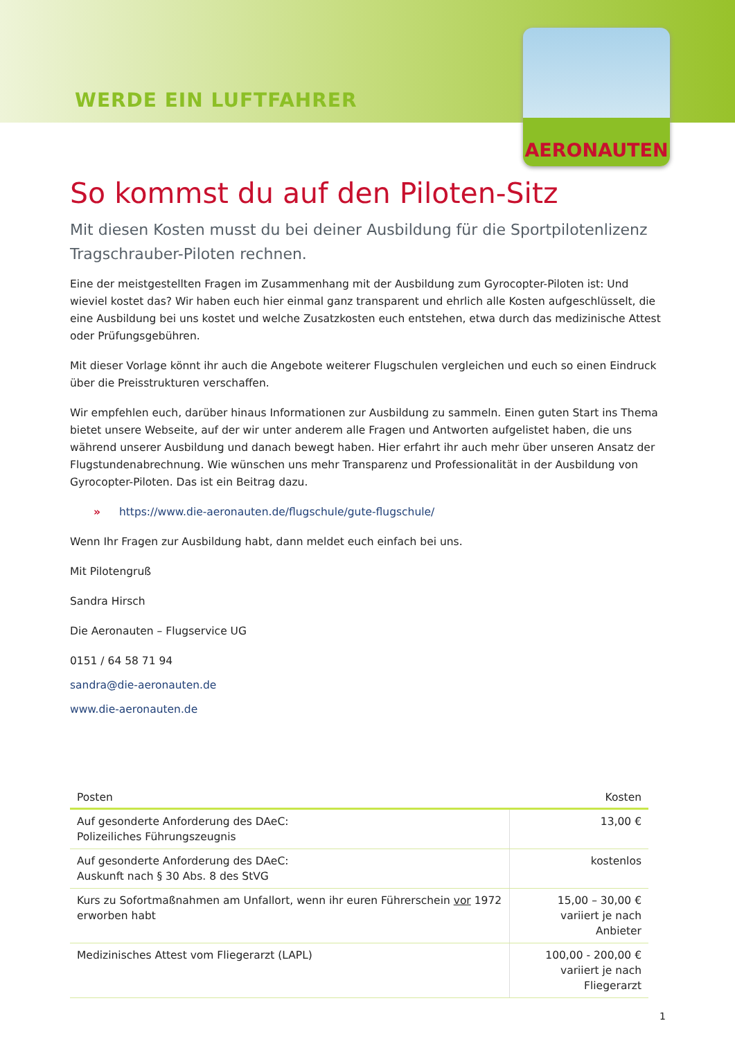WERDE EIN LUFTFAHRER
AERONAUTEN
So kommst du auf den Piloten-Sitz
Mit diesen Kosten musst du bei deiner Ausbildung für die Sportpilotenlizenz Tragschrauber-Piloten rechnen.
Eine der meistgestellten Fragen im Zusammenhang mit der Ausbildung zum Gyrocopter-Piloten ist: Und wieviel kostet das? Wir haben euch hier einmal ganz transparent und ehrlich alle Kosten aufgeschlüsselt, die eine Ausbildung bei uns kostet und welche Zusatzkosten euch entstehen, etwa durch das medizinische Attest oder Prüfungsgebühren.
Mit dieser Vorlage könnt ihr auch die Angebote weiterer Flugschulen vergleichen und euch so einen Eindruck über die Preisstrukturen verschaffen.
Wir empfehlen euch, darüber hinaus Informationen zur Ausbildung zu sammeln. Einen guten Start ins Thema bietet unsere Webseite, auf der wir unter anderem alle Fragen und Antworten aufgelistet haben, die uns während unserer Ausbildung und danach bewegt haben. Hier erfahrt ihr auch mehr über unseren Ansatz der Flugstundenabrechnung. Wie wünschen uns mehr Transparenz und Professionalität in der Ausbildung von Gyrocopter-Piloten. Das ist ein Beitrag dazu.
» https://www.die-aeronauten.de/flugschule/gute-flugschule/
Wenn Ihr Fragen zur Ausbildung habt, dann meldet euch einfach bei uns.
Mit Pilotengruß
Sandra Hirsch
Die Aeronauten – Flugservice UG
0151 / 64 58 71 94
sandra@die-aeronauten.de
www.die-aeronauten.de
| Posten | Kosten |
| --- | --- |
| Auf gesonderte Anforderung des DAeC: Polizeiliches Führungszeugnis | 13,00 € |
| Auf gesonderte Anforderung des DAeC: Auskunft nach § 30 Abs. 8 des StVG | kostenlos |
| Kurs zu Sofortmaßnahmen am Unfallort, wenn ihr euren Führerschein vor 1972 erworben habt | 15,00 – 30,00 € variiert je nach Anbieter |
| Medizinisches Attest vom Fliegerarzt (LAPL) | 100,00 - 200,00 € variiert je nach Fliegerarzt |
1